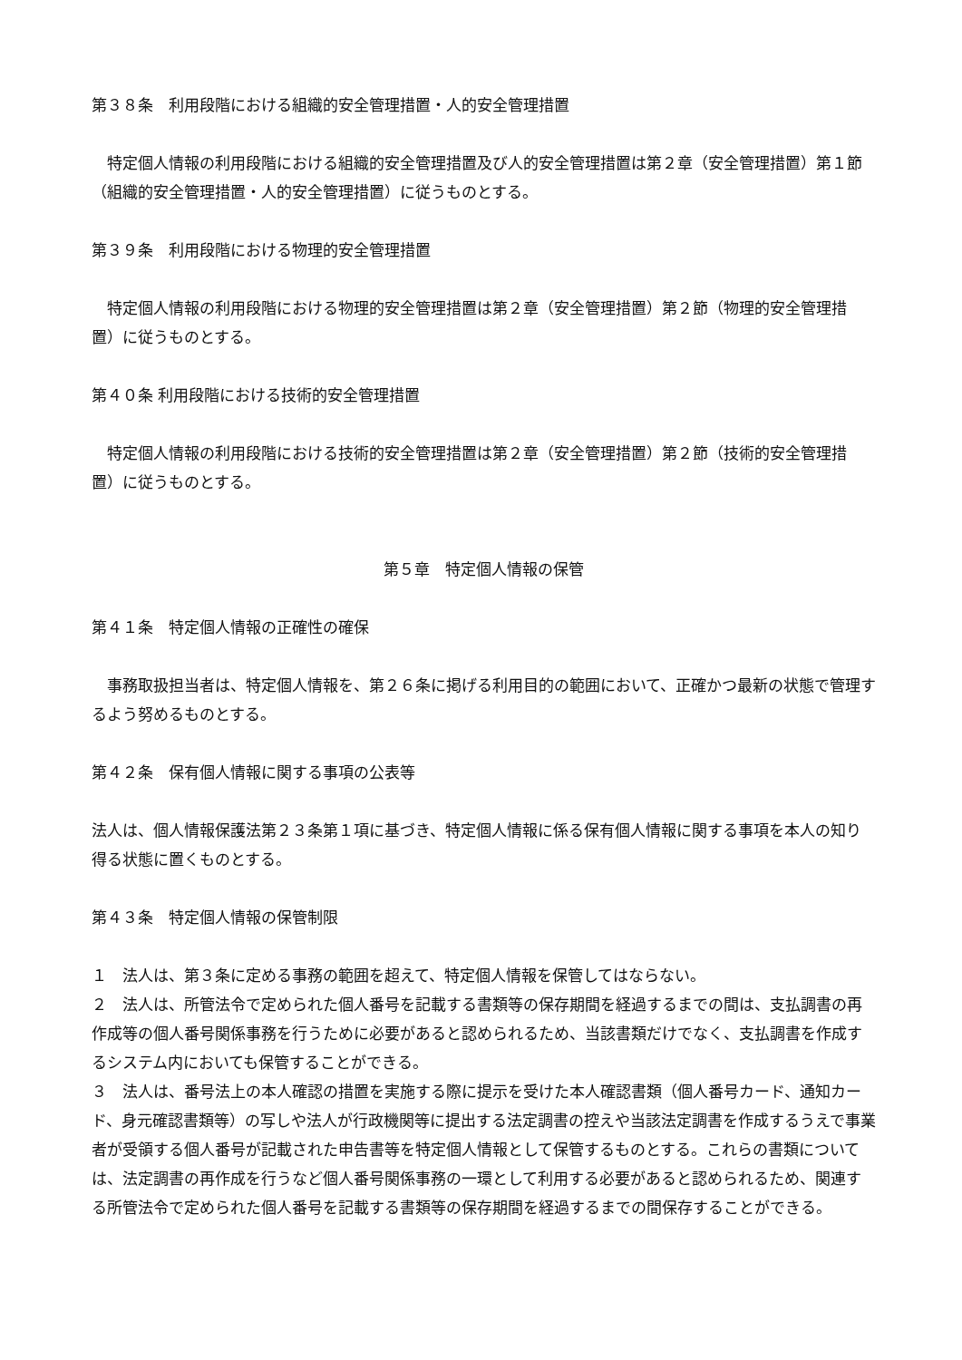第３８条　利用段階における組織的安全管理措置・人的安全管理措置
　特定個人情報の利用段階における組織的安全管理措置及び人的安全管理措置は第２章（安全管理措置）第１節（組織的安全管理措置・人的安全管理措置）に従うものとする。
第３９条　利用段階における物理的安全管理措置
　特定個人情報の利用段階における物理的安全管理措置は第２章（安全管理措置）第２節（物理的安全管理措置）に従うものとする。
第４０条 利用段階における技術的安全管理措置
　特定個人情報の利用段階における技術的安全管理措置は第２章（安全管理措置）第２節（技術的安全管理措置）に従うものとする。
第５章　特定個人情報の保管
第４１条　特定個人情報の正確性の確保
　事務取扱担当者は、特定個人情報を、第２６条に掲げる利用目的の範囲において、正確かつ最新の状態で管理するよう努めるものとする。
第４２条　保有個人情報に関する事項の公表等
法人は、個人情報保護法第２３条第１項に基づき、特定個人情報に係る保有個人情報に関する事項を本人の知り得る状態に置くものとする。
第４３条　特定個人情報の保管制限
１　法人は、第３条に定める事務の範囲を超えて、特定個人情報を保管してはならない。
２　法人は、所管法令で定められた個人番号を記載する書類等の保存期間を経過するまでの間は、支払調書の再作成等の個人番号関係事務を行うために必要があると認められるため、当該書類だけでなく、支払調書を作成するシステム内においても保管することができる。
３　法人は、番号法上の本人確認の措置を実施する際に提示を受けた本人確認書類（個人番号カード、通知カード、身元確認書類等）の写しや法人が行政機関等に提出する法定調書の控えや当該法定調書を作成するうえで事業者が受領する個人番号が記載された申告書等を特定個人情報として保管するものとする。これらの書類については、法定調書の再作成を行うなど個人番号関係事務の一環として利用する必要があると認められるため、関連する所管法令で定められた個人番号を記載する書類等の保存期間を経過するまでの間保存することができる。